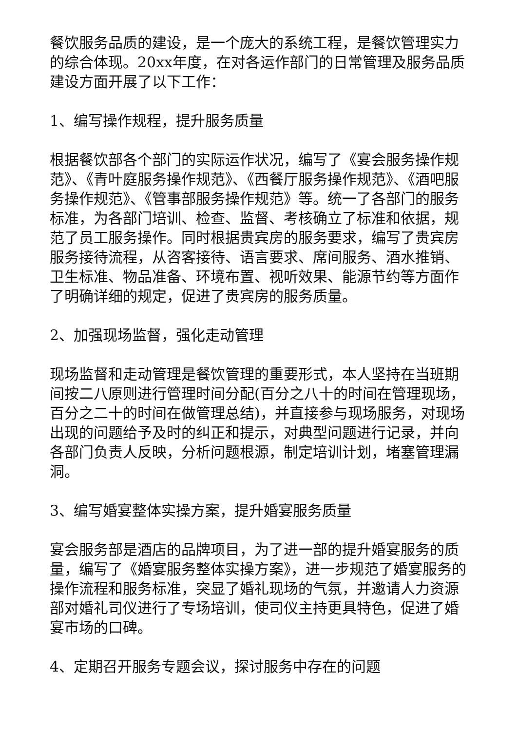餐饮服务品质的建设，是一个庞大的系统工程，是餐饮管理实力的综合体现。20xx年度，在对各运作部门的日常管理及服务品质建设方面开展了以下工作：
1、编写操作规程，提升服务质量
根据餐饮部各个部门的实际运作状况，编写了《宴会服务操作规范》、《青叶庭服务操作规范》、《西餐厅服务操作规范》、《酒吧服务操作规范》、《管事部服务操作规范》等。统一了各部门的服务标准，为各部门培训、检查、监督、考核确立了标准和依据，规范了员工服务操作。同时根据贵宾房的服务要求，编写了贵宾房服务接待流程，从咨客接待、语言要求、席间服务、酒水推销、卫生标准、物品准备、环境布置、视听效果、能源节约等方面作了明确详细的规定，促进了贵宾房的服务质量。
2、加强现场监督，强化走动管理
现场监督和走动管理是餐饮管理的重要形式，本人坚持在当班期间按二八原则进行管理时间分配(百分之八十的时间在管理现场，百分之二十的时间在做管理总结)，并直接参与现场服务，对现场出现的问题给予及时的纠正和提示，对典型问题进行记录，并向各部门负责人反映，分析问题根源，制定培训计划，堵塞管理漏洞。
3、编写婚宴整体实操方案，提升婚宴服务质量
宴会服务部是酒店的品牌项目，为了进一部的提升婚宴服务的质量，编写了《婚宴服务整体实操方案》，进一步规范了婚宴服务的操作流程和服务标准，突显了婚礼现场的气氛，并邀请人力资源部对婚礼司仪进行了专场培训，使司仪主持更具特色，促进了婚宴市场的口碑。
4、定期召开服务专题会议，探讨服务中存在的问题